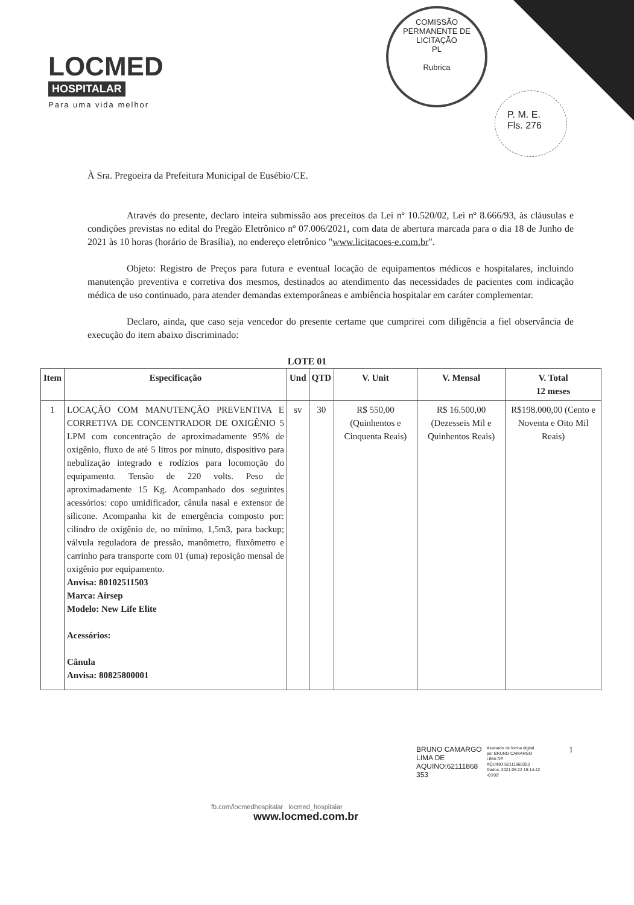LOCMED
HOSPITALAR
Para uma vida melhor
COMISSÃO PERMANENTE DE LICITAÇÃO
PL
Rubrica
P. M. E.
Fls. 276
À Sra. Pregoeira da Prefeitura Municipal de Eusébio/CE.
Através do presente, declaro inteira submissão aos preceitos da Lei nº 10.520/02, Lei nº 8.666/93, às cláusulas e condições previstas no edital do Pregão Eletrônico nº 07.006/2021, com data de abertura marcada para o dia 18 de Junho de 2021 às 10 horas (horário de Brasília), no endereço eletrônico "www.licitacoes-e.com.br".
Objeto: Registro de Preços para futura e eventual locação de equipamentos médicos e hospitalares, incluindo manutenção preventiva e corretiva dos mesmos, destinados ao atendimento das necessidades de pacientes com indicação médica de uso continuado, para atender demandas extemporâneas e ambiência hospitalar em caráter complementar.
Declaro, ainda, que caso seja vencedor do presente certame que cumprirei com diligência a fiel observância de execução do item abaixo discriminado:
LOTE 01
| Item | Especificação | Und | QTD | V. Unit | V. Mensal | V. Total 12 meses |
| --- | --- | --- | --- | --- | --- | --- |
| 1 | LOCAÇÃO COM MANUTENÇÃO PREVENTIVA E CORRETIVA DE CONCENTRADOR DE OXIGÊNIO 5 LPM com concentração de aproximadamente 95% de oxigênio, fluxo de até 5 litros por minuto, dispositivo para nebulização integrado e rodízios para locomoção do equipamento. Tensão de 220 volts. Peso de aproximadamente 15 Kg. Acompanhado dos seguintes acessórios: copo umidificador, cânula nasal e extensor de silicone. Acompanha kit de emergência composto por: cilindro de oxigênio de, no mínimo, 1,5m3, para backup; válvula reguladora de pressão, manômetro, fluxômetro e carrinho para transporte com 01 (uma) reposição mensal de oxigênio por equipamento. Anvisa: 80102511503 Marca: Airsep Modelo: New Life Elite Acessórios: Cânula Anvisa: 80825800001 | sv | 30 | R$ 550,00 (Quinhentos e Cinquenta Reais) | R$ 16.500,00 (Dezesseis Mil e Quinhentos Reais) | R$198.000,00 (Cento e Noventa e Oito Mil Reais) |
BRUNO CAMARGO
LIMA DE
AQUINO:62111868
353
Assinado de forma digital
por BRUNO CAMARGO
LIMA DE
AQUINO:62111868353
Dados: 2021.06.22 15:14:42
-03'00'
1
fb.com/locmedhospitalar locmed_hospitalar
www.locmed.com.br